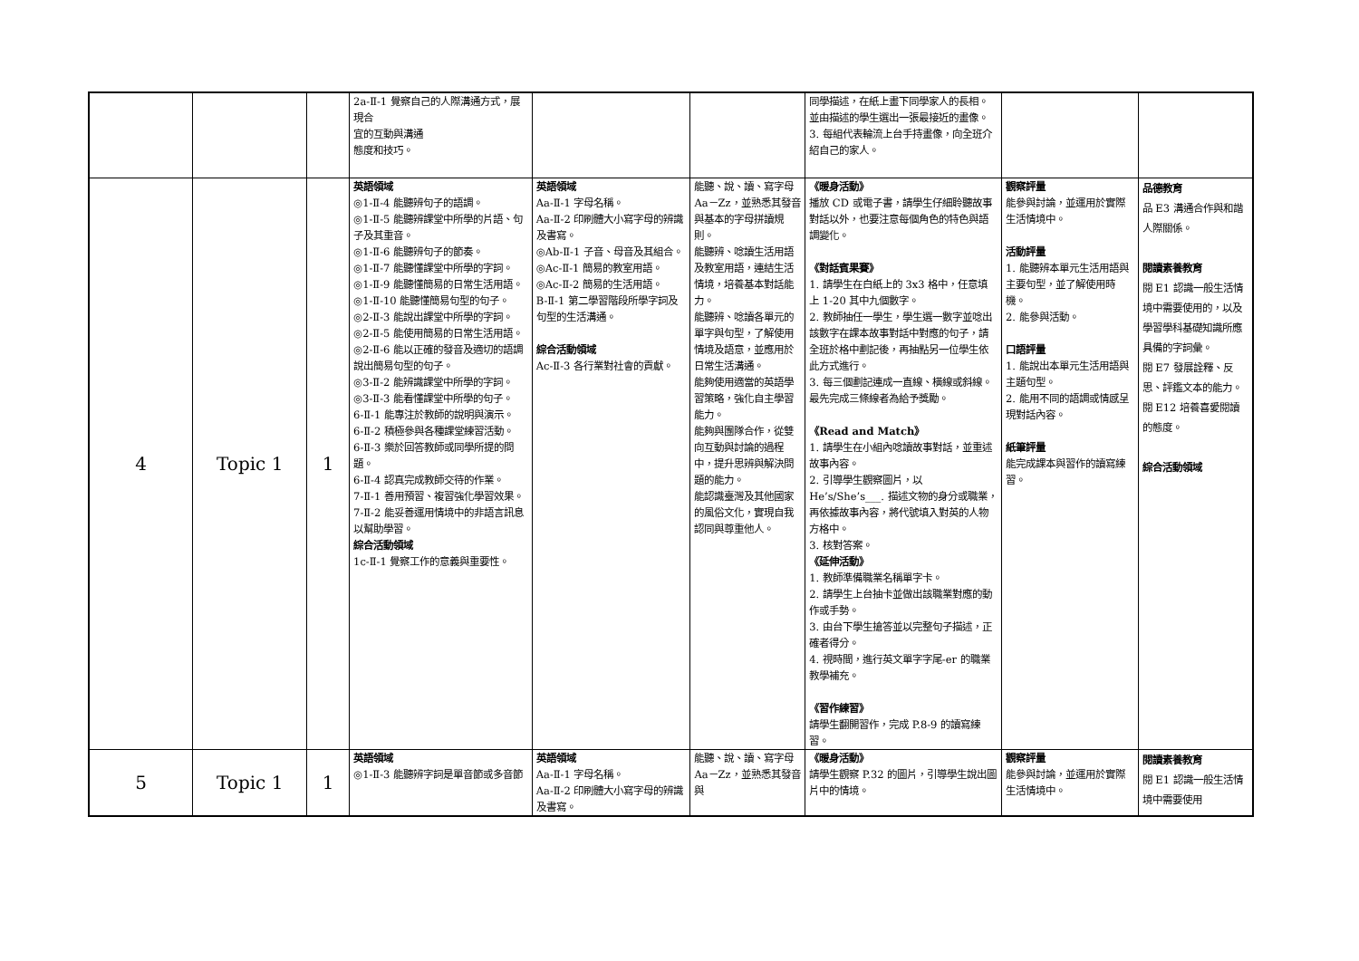| | | | 2a-Ⅱ-1 覺察自己的人際溝通方式，展現合 宜的互動與溝通 態度和技巧。 | | | 同學描述，在紙上畫下同學家人的長相。並由描述的學生選出一張最接近的畫像。 3. 每組代表輪流上台手持畫像，向全班介紹自己的家人。 | | |
| 4 | Topic 1 | 1 | 英語領域 ◎1-Ⅱ-4 能聽辨句子的語調。 ◎1-Ⅱ-5 能聽辨課堂中所學的片語、句子及其重音。 ◎1-Ⅱ-6 能聽辨句子的節奏。 ◎1-Ⅱ-7 能聽懂課堂中所學的字詞。 ◎1-Ⅱ-9 能聽懂簡易的日常生活用語。 ◎1-Ⅱ-10 能聽懂簡易句型的句子。 ◎2-Ⅱ-3 能說出課堂中所學的字詞。 ◎2-Ⅱ-5 能使用簡易的日常生活用語。 ◎2-Ⅱ-6 能以正確的發音及適切的語調說出簡易句型的句子。 ◎3-Ⅱ-2 能辨識課堂中所學的字詞。 ◎3-Ⅱ-3 能看懂課堂中所學的句子。 6-Ⅱ-1 能專注於教師的說明與演示。 6-Ⅱ-2 積極參與各種課堂練習活動。 6-Ⅱ-3 樂於回答教師或同學所提的問題。 6-Ⅱ-4 認真完成教師交待的作業。 7-Ⅱ-1 善用預習、複習強化學習效果。 7-Ⅱ-2 能妥善運用情境中的非語言訊息以幫助學習。 綜合活動領域 1c-Ⅱ-1 覺察工作的意義與重要性。 | 英語領域 Aa-Ⅱ-1 字母名稱。 Aa-Ⅱ-2 印刷體大小寫字母的辨識及書寫。 ◎Ab-Ⅱ-1 子音、母音及其組合。 ◎Ac-Ⅱ-1 簡易的教室用語。 ◎Ac-Ⅱ-2 簡易的生活用語。 B-Ⅱ-1 第二學習階段所學字詞及句型的生活溝通。 綜合活動領域 Ac-Ⅱ-3 各行業對社會的貢獻。 | 能聽、說、讀、寫字母 Aa－Zz，並熟悉其發音與基本的字母拼讀規則。 能聽辨、唸讀生活用語及教室用語，連結生活情境，培養基本對話能力。 能聽辨、唸讀各單元的單字與句型，了解使用情境及語意，並應用於日常生活溝通。 能夠使用適當的英語學習策略，強化自主學習能力。 能夠與團隊合作，從雙向互動與討論的過程中，提升思辨與解決問題的能力。 能認識臺灣及其他國家的風俗文化，實現自我認同與尊重他人。 | 《暖身活動》 播放 CD 或電子書，請學生仔細聆聽故事對話以外，也要注意每個角色的特色與語調變化。 《對話賓果賽》 1. 請學生在白紙上的 3x3 格中，任意填上 1-20 其中九個數字。 2. 教師抽任一學生，學生選一數字並唸出該數字在課本故事對話中對應的句子，請全班於格中劃記後，再抽點另一位學生依此方式進行。 3. 每三個劃記連成一直線、橫線或斜線。最先完成三條線者為給予獎勵。 《Read and Match》 1. 請學生在小組內唸讀故事對話，並重述故事內容。 2. 引導學生觀察圖片，以 He’s/She’s___. 描述文物的身分或職業，再依據故事內容，將代號填入對英的人物方格中。 3. 核對答案。 《延伸活動》 1. 教師準備職業名稱單字卡。 2. 請學生上台抽卡並做出該職業對應的動作或手勢。 3. 由台下學生搶答並以完整句子描述，正確者得分。 4. 視時間，進行英文單字字尾-er 的職業教學補充。 《習作練習》 請學生翻開習作，完成 P.8-9 的讀寫練習。 | 觀察評量 能參與討論，並運用於實際生活情境中。 活動評量 1. 能聽辨本單元生活用語與主要句型，並了解使用時機。 2. 能參與活動。 口語評量 1. 能說出本單元生活用語與主題句型。 2. 能用不同的語調或情感呈現對話內容。 紙筆評量 能完成課本與習作的讀寫練習。 | 品德教育 品 E3 溝通合作與和諧人際關係。 閱讀素養教育 閱 E1 認識一般生活情境中需要使用的，以及學習學科基礎知識所應具備的字詞彙。 閱 E7 發展詮釋、反思、評鑑文本的能力。 閱 E12 培養喜愛閱讀的態度。 綜合活動領域 |
| 5 | Topic 1 | 1 | 英語領域 ◎1-Ⅱ-3 能聽辨字詞是單音節或多音節 | 英語領域 Aa-Ⅱ-1 字母名稱。 Aa-Ⅱ-2 印刷體大小寫字母的辨識及書寫。 | 能聽、說、讀、寫字母 Aa－Zz，並熟悉其發音與 | 《暖身活動》 請學生觀察 P.32 的圖片，引導學生說出圖片中的情境。 | 觀察評量 能參與討論，並運用於實際生活情境中。 | 閱讀素養教育 閱 E1 認識一般生活情境中需要使用 |